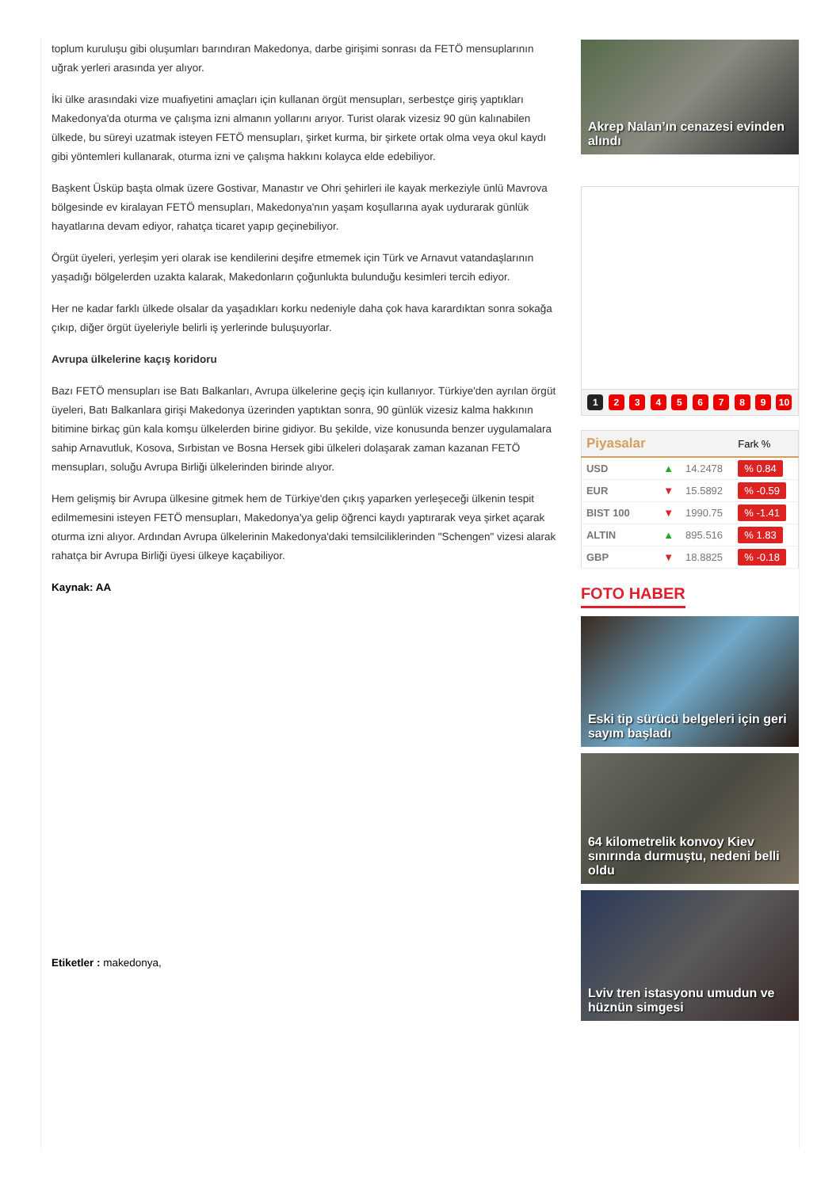toplum kuruluşu gibi oluşumları barındıran Makedonya, darbe girişimi sonrası da FETÖ mensuplarının uğrak yerleri arasında yer alıyor.
İki ülke arasındaki vize muafiyetini amaçları için kullanan örgüt mensupları, serbestçe giriş yaptıkları Makedonya'da oturma ve çalışma izni almanın yollarını arıyor. Turist olarak vizesiz 90 gün kalınabilen ülkede, bu süreyi uzatmak isteyen FETÖ mensupları, şirket kurma, bir şirkete ortak olma veya okul kaydı gibi yöntemleri kullanarak, oturma izni ve çalışma hakkını kolayca elde edebiliyor.
Başkent Üsküp başta olmak üzere Gostivar, Manastır ve Ohri şehirleri ile kayak merkeziyle ünlü Mavrova bölgesinde ev kiralayan FETÖ mensupları, Makedonya'nın yaşam koşullarına ayak uydurarak günlük hayatlarına devam ediyor, rahatça ticaret yapıp geçinebiliyor.
Örgüt üyeleri, yerleşim yeri olarak ise kendilerini deşifre etmemek için Türk ve Arnavut vatandaşlarının yaşadığı bölgelerden uzakta kalarak, Makedonların çoğunlukta bulunduğu kesimleri tercih ediyor.
Her ne kadar farklı ülkede olsalar da yaşadıkları korku nedeniyle daha çok hava karardıktan sonra sokağa çıkıp, diğer örgüt üyeleriyle belirli iş yerlerinde buluşuyorlar.
Avrupa ülkelerine kaçış koridoru
Bazı FETÖ mensupları ise Batı Balkanları, Avrupa ülkelerine geçiş için kullanıyor. Türkiye'den ayrılan örgüt üyeleri, Batı Balkanlara girişi Makedonya üzerinden yaptıktan sonra, 90 günlük vizesiz kalma hakkının bitimine birkaç gün kala komşu ülkelerden birine gidiyor. Bu şekilde, vize konusunda benzer uygulamalara sahip Arnavutluk, Kosova, Sırbistan ve Bosna Hersek gibi ülkeleri dolaşarak zaman kazanan FETÖ mensupları, soluğu Avrupa Birliği ülkelerinden birinde alıyor.
Hem gelişmiş bir Avrupa ülkesine gitmek hem de Türkiye'den çıkış yaparken yerleşeceği ülkenin tespit edilmemesini isteyen FETÖ mensupları, Makedonya'ya gelip öğrenci kaydı yaptırarak veya şirket açarak oturma izni alıyor. Ardından Avrupa ülkelerinin Makedonya'daki temsilciliklerinden "Schengen" vizesi alarak rahatça bir Avrupa Birliği üyesi ülkeye kaçabiliyor.
Kaynak: AA
Etiketler : makedonya,
Akrep Nalan’ın cenazesi evinden alındı
1 2 3 4 5 6 7 8 9 10
| Piyasalar | | | Fark % |
| --- | --- | --- | --- |
| USD | ▲ | 14.2478 | % 0.84 |
| EUR | ▼ | 15.5892 | % -0.59 |
| BIST 100 | ▼ | 1990.75 | % -1.41 |
| ALTIN | ▲ | 895.516 | % 1.83 |
| GBP | ▼ | 18.8825 | % -0.18 |
FOTO HABER
Eski tip sürücü belgeleri için geri sayım başladı
64 kilometrelik konvoy Kiev sınırında durmuştu, nedeni belli oldu
Lviv tren istasyonu umudun ve hüznün simgesi